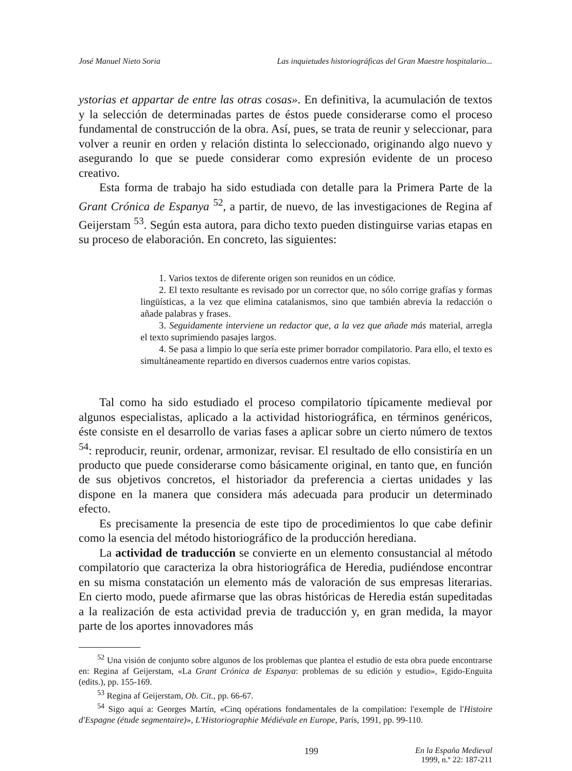José Manuel Nieto Soria Las inquietudes historiográficas del Gran Maestre hospitalario...
ystorias et appartar de entre las otras cosas». En definitiva, la acumulación de textos y la selección de determinadas partes de éstos puede considerarse como el proceso fundamental de construcción de la obra. Así, pues, se trata de reunir y seleccionar, para volver a reunir en orden y relación distinta lo seleccionado, originando algo nuevo y asegurando lo que se puede considerar como expresión evidente de un proceso creativo.
Esta forma de trabajo ha sido estudiada con detalle para la Primera Parte de la Grant Crónica de Espanya <sup>52</sup>, a partir, de nuevo, de las investigaciones de Regina af Geijerstam <sup>53</sup>. Según esta autora, para dicho texto pueden distinguirse varias etapas en su proceso de elaboración. En concreto, las siguientes:
1. Varios textos de diferente origen son reunidos en un códice.
2. El texto resultante es revisado por un corrector que, no sólo corrige grafías y formas lingüísticas, a la vez que elimina catalanismos, sino que también abrevia la redacción o añade palabras y frases.
3. Seguidamente interviene un redactor que, a la vez que añade más material, arregla el texto suprimiendo pasajes largos.
4. Se pasa a limpio lo que sería este primer borrador compilatorio. Para ello, el texto es simultáneamente repartido en diversos cuadernos entre varios copistas.
Tal como ha sido estudiado el proceso compilatorio típicamente medieval por algunos especialistas, aplicado a la actividad historiográfica, en términos genéricos, éste consiste en el desarrollo de varias fases a aplicar sobre un cierto número de textos <sup>54</sup>: reproducir, reunir, ordenar, armonizar, revisar. El resultado de ello consistiría en un producto que puede considerarse como básicamente original, en tanto que, en función de sus objetivos concretos, el historiador da preferencia a ciertas unidades y las dispone en la manera que considera más adecuada para producir un determinado efecto.
Es precisamente la presencia de este tipo de procedimientos lo que cabe definir como la esencia del método historiográfico de la producción herediana.
La actividad de traducción se convierte en un elemento consustancial al método compilatorio que caracteriza la obra historiográfica de Heredia, pudiéndose encontrar en su misma constatación un elemento más de valoración de sus empresas literarias. En cierto modo, puede afirmarse que las obras históricas de Heredia están supeditadas a la realización de esta actividad previa de traducción y, en gran medida, la mayor parte de los aportes innovadores más
<sup>52</sup> Una visión de conjunto sobre algunos de los problemas que plantea el estudio de esta obra puede encontrarse en: Regina af Geijerstam, «La Grant Crónica de Espanya: problemas de su edición y estudio», Egido-Enguita (edits.), pp. 155-169.
<sup>53</sup> Regina af Geijerstam, Ob. Cit., pp. 66-67.
<sup>54</sup> Sigo aquí a: Georges Martín, «Cinq opérations fondamentales de la compilation: l'exemple de l'Histoire d'Espagne (étude segmentaire)», L'Historiographie Médiévale en Europe, París, 1991, pp. 99-110.
199 En la España Medieval
1999, n.º 22: 187-211